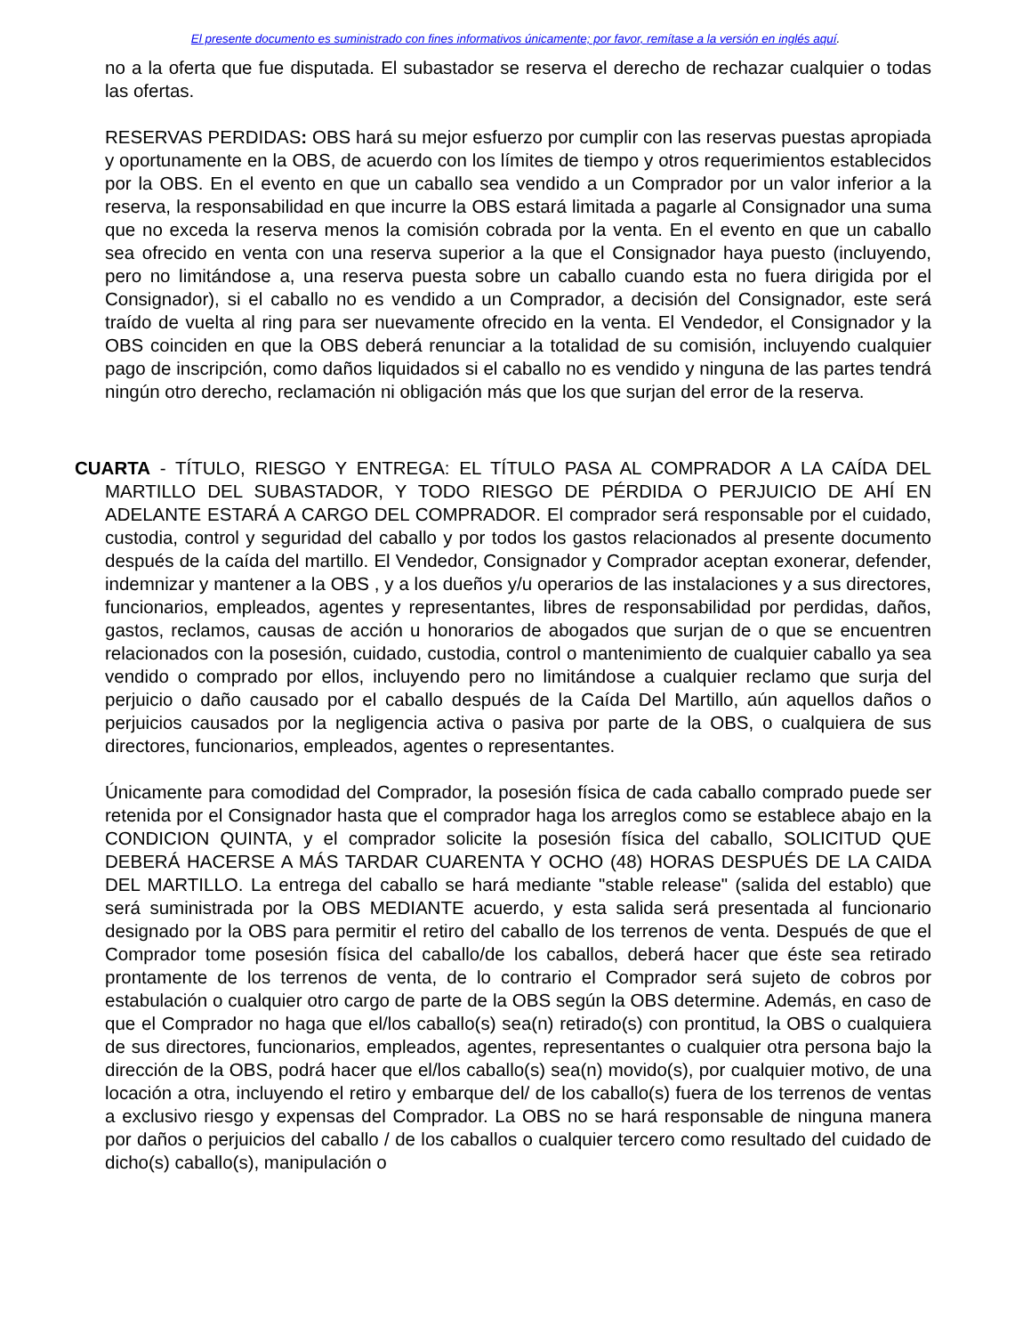El presente documento es suministrado con fines informativos únicamente; por favor, remítase a la versión en inglés aquí.
no a la oferta que fue disputada. El subastador se reserva el derecho de rechazar cualquier o todas las ofertas.
RESERVAS PERDIDAS: OBS hará su mejor esfuerzo por cumplir con las reservas puestas apropiada y oportunamente en la OBS, de acuerdo con los límites de tiempo y otros requerimientos establecidos por la OBS. En el evento en que un caballo sea vendido a un Comprador por un valor inferior a la reserva, la responsabilidad en que incurre la OBS estará limitada a pagarle al Consignador una suma que no exceda la reserva menos la comisión cobrada por la venta. En el evento en que un caballo sea ofrecido en venta con una reserva superior a la que el Consignador haya puesto (incluyendo, pero no limitándose a, una reserva puesta sobre un caballo cuando esta no fuera dirigida por el Consignador), si el caballo no es vendido a un Comprador, a decisión del Consignador, este será traído de vuelta al ring para ser nuevamente ofrecido en la venta. El Vendedor, el Consignador y la OBS coinciden en que la OBS deberá renunciar a la totalidad de su comisión, incluyendo cualquier pago de inscripción, como daños liquidados si el caballo no es vendido y ninguna de las partes tendrá ningún otro derecho, reclamación ni obligación más que los que surjan del error de la reserva.
CUARTA - TÍTULO, RIESGO Y ENTREGA: EL TÍTULO PASA AL COMPRADOR A LA CAÍDA DEL MARTILLO DEL SUBASTADOR, Y TODO RIESGO DE PÉRDIDA O PERJUICIO DE AHÍ EN ADELANTE ESTARÁ A CARGO DEL COMPRADOR. El comprador será responsable por el cuidado, custodia, control y seguridad del caballo y por todos los gastos relacionados al presente documento después de la caída del martillo. El Vendedor, Consignador y Comprador aceptan exonerar, defender, indemnizar y mantener a la OBS , y a los dueños y/u operarios de las instalaciones y a sus directores, funcionarios, empleados, agentes y representantes, libres de responsabilidad por perdidas, daños, gastos, reclamos, causas de acción u honorarios de abogados que surjan de o que se encuentren relacionados con la posesión, cuidado, custodia, control o mantenimiento de cualquier caballo ya sea vendido o comprado por ellos, incluyendo pero no limitándose a cualquier reclamo que surja del perjuicio o daño causado por el caballo después de la Caída Del Martillo, aún aquellos daños o perjuicios causados por la negligencia activa o pasiva por parte de la OBS, o cualquiera de sus directores, funcionarios, empleados, agentes o representantes.
Únicamente para comodidad del Comprador, la posesión física de cada caballo comprado puede ser retenida por el Consignador hasta que el comprador haga los arreglos como se establece abajo en la CONDICION QUINTA, y el comprador solicite la posesión física del caballo, SOLICITUD QUE DEBERÁ HACERSE A MÁS TARDAR CUARENTA Y OCHO (48) HORAS DESPUÉS DE LA CAIDA DEL MARTILLO. La entrega del caballo se hará mediante "stable release" (salida del establo) que será suministrada por la OBS MEDIANTE acuerdo, y esta salida será presentada al funcionario designado por la OBS para permitir el retiro del caballo de los terrenos de venta. Después de que el Comprador tome posesión física del caballo/de los caballos, deberá hacer que éste sea retirado prontamente de los terrenos de venta, de lo contrario el Comprador será sujeto de cobros por estabulación o cualquier otro cargo de parte de la OBS según la OBS determine. Además, en caso de que el Comprador no haga que el/los caballo(s) sea(n) retirado(s) con prontitud, la OBS o cualquiera de sus directores, funcionarios, empleados, agentes, representantes o cualquier otra persona bajo la dirección de la OBS, podrá hacer que el/los caballo(s) sea(n) movido(s), por cualquier motivo, de una locación a otra, incluyendo el retiro y embarque del/ de los caballo(s) fuera de los terrenos de ventas a exclusivo riesgo y expensas del Comprador. La OBS no se hará responsable de ninguna manera por daños o perjuicios del caballo / de los caballos o cualquier tercero como resultado del cuidado de dicho(s) caballo(s), manipulación o